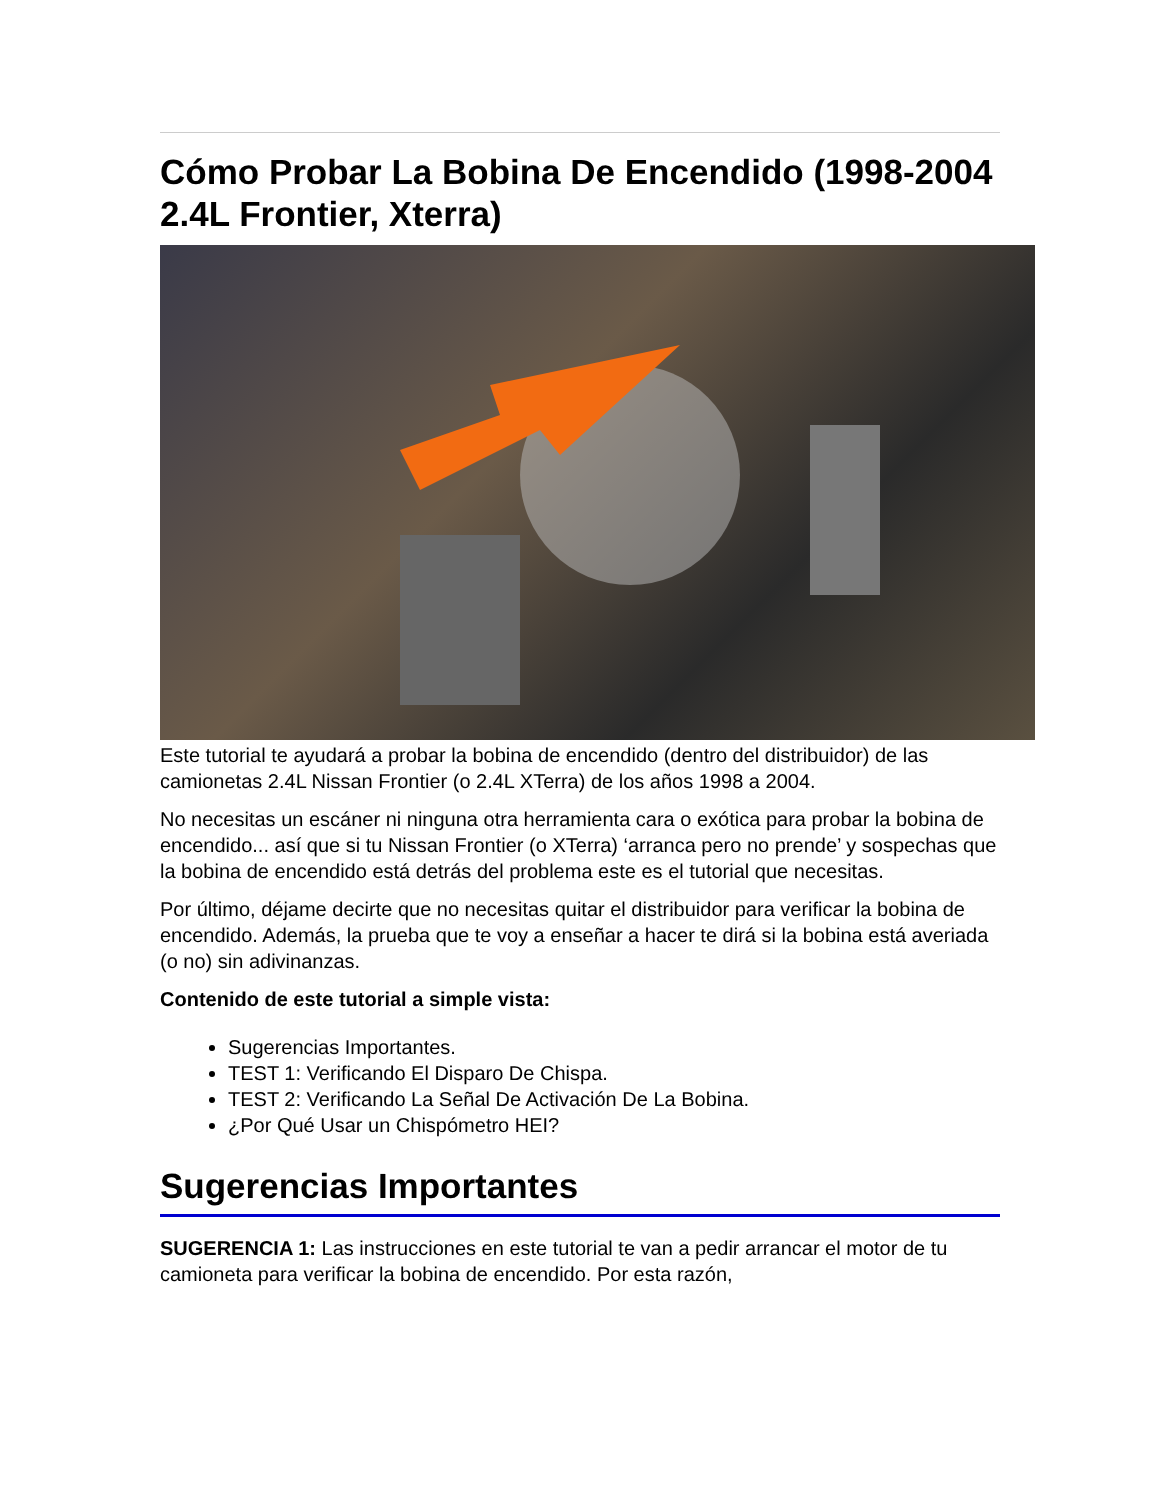Cómo Probar La Bobina De Encendido (1998-2004 2.4L Frontier, Xterra)
Este tutorial te ayudará a probar la bobina de encendido (dentro del distribuidor) de las camionetas 2.4L Nissan Frontier (o 2.4L XTerra) de los años 1998 a 2004.
No necesitas un escáner ni ninguna otra herramienta cara o exótica para probar la bobina de encendido... así que si tu Nissan Frontier (o XTerra) ‘arranca pero no prende’ y sospechas que la bobina de encendido está detrás del problema este es el tutorial que necesitas.
Por último, déjame decirte que no necesitas quitar el distribuidor para verificar la bobina de encendido. Además, la prueba que te voy a enseñar a hacer te dirá si la bobina está averiada (o no) sin adivinanzas.
Contenido de este tutorial a simple vista:
Sugerencias Importantes.
TEST 1: Verificando El Disparo De Chispa.
TEST 2: Verificando La Señal De Activación De La Bobina.
¿Por Qué Usar un Chispómetro HEI?
Sugerencias Importantes
SUGERENCIA 1: Las instrucciones en este tutorial te van a pedir arrancar el motor de tu camioneta para verificar la bobina de encendido. Por esta razón,